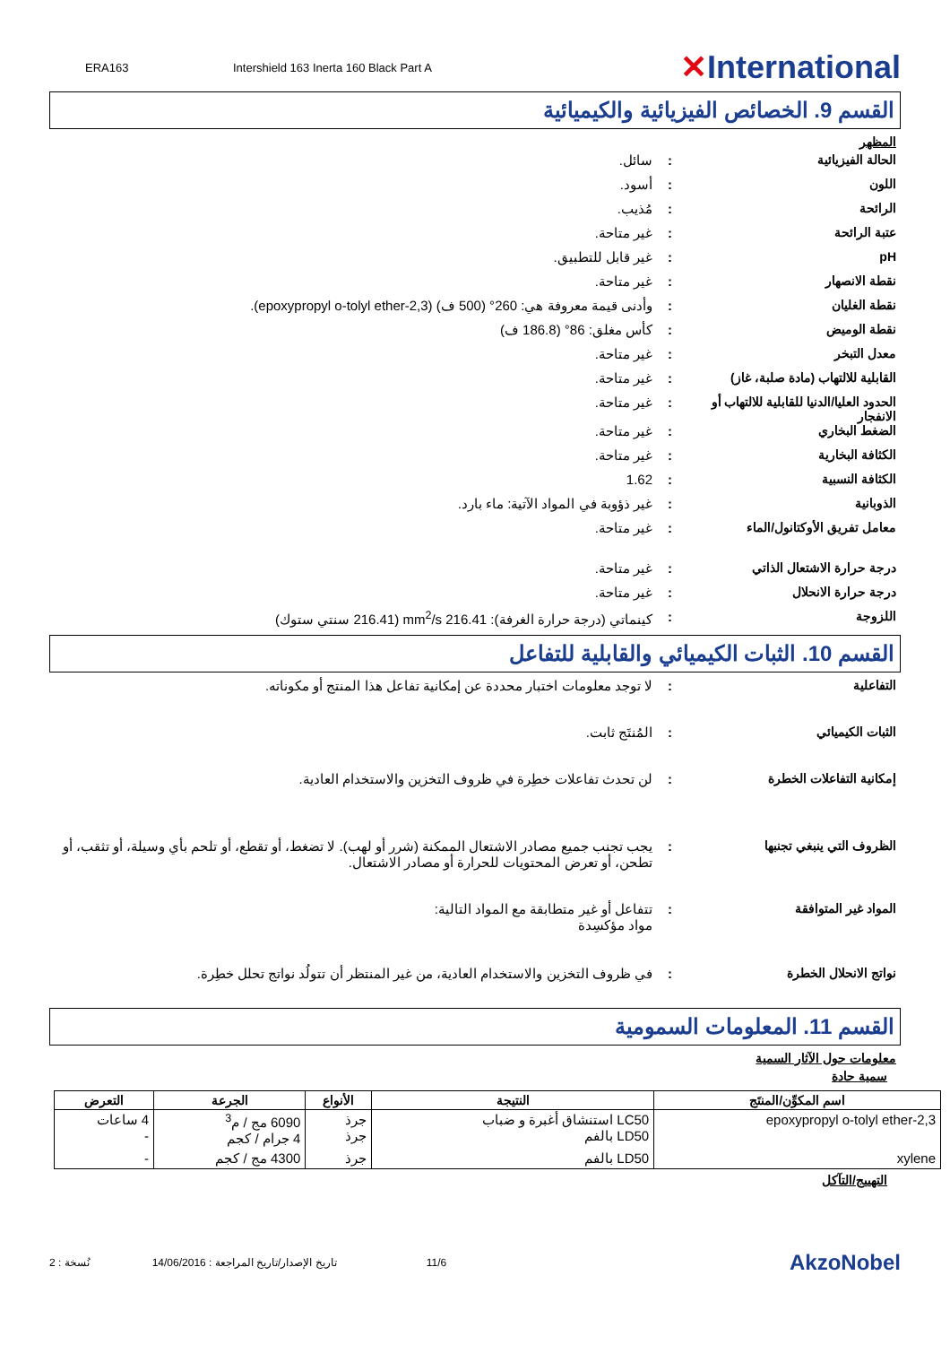ERA163 Intershield 163 Inerta 160 Black Part A
✕International
القسم 9. الخصائص الفيزيائية والكيميائية
المظهر
الحالة الفيزيائية : سائل.
اللون : أسود.
الرائحة : مُذيب.
عتبة الرائحة : غير متاحة.
pH : غير قابل للتطبيق.
نقطة الانصهار : غير متاحة.
نقطة الغليان : وأدنى قيمة معروفة هي: 260° (500 ف) (2,3-epoxypropyl o-tolyl ether).
نقطة الوميض : كأس مغلق: 86° (186.8 ف)
معدل التبخر : غير متاحة.
القابلية للالتهاب (مادة صلبة، غاز)
: غير متاحة.
الحدود العليا/الدنيا للقابلية للالتهاب أو الانفجار
: غير متاحة.
الضغط البخاري : غير متاحة.
الكثافة البخارية : غير متاحة.
الكثافة النسبية : 1.62
الذوبانية : غير ذؤوبة في المواد الآتية: ماء بارد.
معامل تفريق الأوكتانول/الماء : غير متاحة.
درجة حرارة الاشتعال الذاتي : غير متاحة.
درجة حرارة الانحلال : غير متاحة.
اللزوجة : كينماتي (درجة حرارة الغرفة): 216.41 mm<sup>2</sup>/s (216.41 سنتي ستوك)
القسم 10. الثبات الكيميائي والقابلية للتفاعل
التفاعلية : لا توجد معلومات اختبار محددة عن إمكانية تفاعل هذا المنتج أو مكوناته.
الثبات الكيميائي : المُنتَج ثابت.
إمكانية التفاعلات الخطرة : لن تحدث تفاعلات خطِرة في ظروف التخزين والاستخدام العادية.
الظروف التي ينبغي تجنبها : يجب تجنب جميع مصادر الاشتعال الممكنة (شرر أو لهب). لا تضغط، أو تقطع، أو تلحم بأي وسيلة، أو تثقب، أو تطحن، أو تعرض المحتويات للحرارة أو مصادر الاشتعال.
المواد غير المتوافقة : تتفاعل أو غير متطابقة مع المواد التالية:
مواد مؤكسِدة
نواتج الانحلال الخطرة : في ظروف التخزين والاستخدام العادية، من غير المنتظر أن تتولُد نواتج تحلل خطِرة.
القسم 11. المعلومات السمومية
معلومات حول الآثار السمية
سمية حادة
| اسم المكوِّن/المنتَج | النتيجة | الأنواع | الجرعة | التعرض |
| --- | --- | --- | --- | --- |
| 2,3-epoxypropyl o-tolyl ether | LC50 استنشاق أغبرة و ضباب LD50 بالفم | جرذ جرذ | 6090 مج / م<sup>3</sup> 4 جرام / كجم | 4 ساعات - |
| xylene | LD50 بالفم | جرذ | 4300 مج / كجم | - |
التهييج/التآكل
2 : نُسخة تاريخ الإصدار/تاريخ المراجعة : 14/06/2016 11/6 AkzoNobel